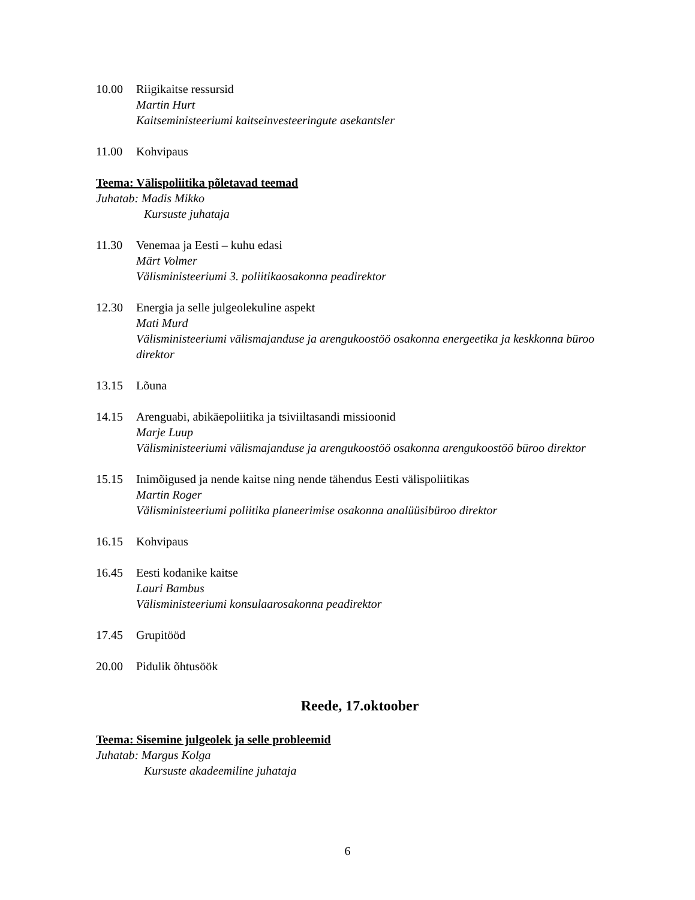10.00 Riigikaitse ressursid
Martin Hurt
Kaitseministeeriumi kaitseinvesteeringute asekantsler
11.00 Kohvipaus
Teema: Välispoliitika põletavad teemad
Juhatab: Madis Mikko
Kursuste juhataja
11.30 Venemaa ja Eesti – kuhu edasi
Märt Volmer
Välisministeeriumi 3. poliitikaosakonna peadirektor
12.30 Energia ja selle julgeolekuline aspekt
Mati Murd
Välisministeeriumi välismajanduse ja arengukoostöö osakonna energeetika ja keskkonna büroo direktor
13.15 Lõuna
14.15 Arenguabi, abikäepoliitika ja tsiviiltasandi missioonid
Marje Luup
Välisministeeriumi välismajanduse ja arengukoostöö osakonna arengukoostöö büroo direktor
15.15 Inimõigused ja nende kaitse ning nende tähendus Eesti välispoliitikas
Martin Roger
Välisministeeriumi poliitika planeerimise osakonna analüüsibüroo direktor
16.15 Kohvipaus
16.45 Eesti kodanike kaitse
Lauri Bambus
Välisministeeriumi konsulaarosakonna peadirektor
17.45 Grupitööd
20.00 Pidulik õhtusöök
Reede, 17.oktoober
Teema: Sisemine julgeolek ja selle probleemid
Juhatab: Margus Kolga
Kursuste akadeemiline juhataja
6